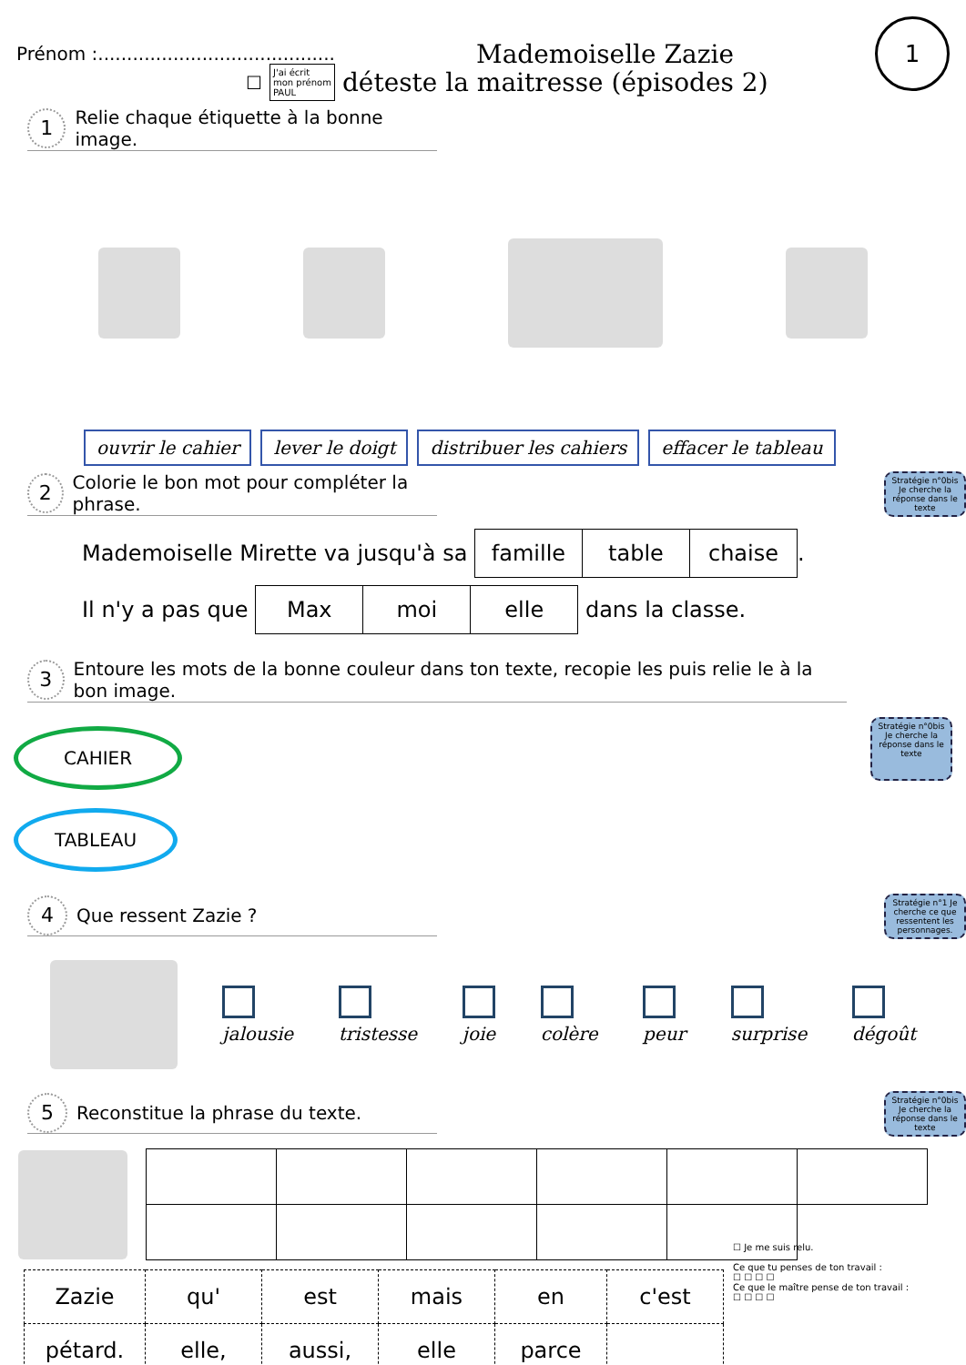Prénom :.........................................
Mademoiselle Zazie
1
☐
J'ai écrit
mon prénom
PAUL
déteste la maitresse (épisodes 2)
1 Relie chaque étiquette à la bonne image.
ouvrir le cahier lever le doigt distribuer les cahiers effacer le tableau
2 Colorie le bon mot pour compléter la phrase.
Stratégie n°0bis Je cherche la réponse dans le texte
Mademoiselle Mirette va jusqu'à sa
| famille | table | chaise |
.
Il n'y a pas que
| Max | moi | elle |
dans la classe.
3 Entoure les mots de la bonne couleur dans ton texte, recopie les puis relie le à la bon image.
CAHIER
TABLEAU
Stratégie n°0bis Je cherche la réponse dans le texte
4 Que ressent Zazie ?
Stratégie n°1 Je cherche ce que ressentent les personnages.
jalousie
tristesse
joie
colère
peur
surprise
dégoût
5 Reconstitue la phrase du texte.
Stratégie n°0bis Je cherche la réponse dans le texte
| Zazie | qu' | est | mais | en | c'est |
| pétard. | elle, | aussi, | elle | parce | |
☐ Je me suis relu.
Ce que tu penses de ton travail :
☐ ☐ ☐ ☐
Ce que le maître pense de ton travail :
☐ ☐ ☐ ☐